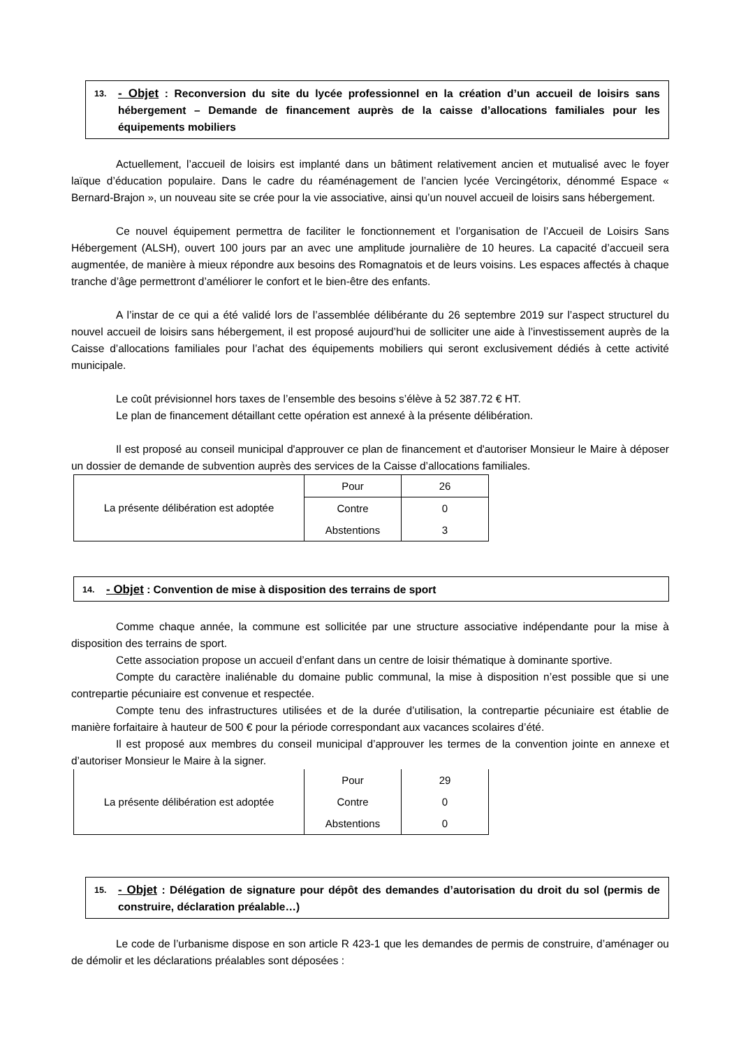13. - Objet : Reconversion du site du lycée professionnel en la création d’un accueil de loisirs sans hébergement – Demande de financement auprès de la caisse d’allocations familiales pour les équipements mobiliers
Actuellement, l’accueil de loisirs est implanté dans un bâtiment relativement ancien et mutualisé avec le foyer laïque d’éducation populaire. Dans le cadre du réaménagement de l’ancien lycée Vercingétorix, dénommé Espace « Bernard-Brajon », un nouveau site se crée pour la vie associative, ainsi qu’un nouvel accueil de loisirs sans hébergement.
Ce nouvel équipement permettra de faciliter le fonctionnement et l’organisation de l’Accueil de Loisirs Sans Hébergement (ALSH), ouvert 100 jours par an avec une amplitude journalière de 10 heures. La capacité d’accueil sera augmentée, de manière à mieux répondre aux besoins des Romagnatois et de leurs voisins. Les espaces affectés à chaque tranche d’âge permettront d’améliorer le confort et le bien-être des enfants.
A l’instar de ce qui a été validé lors de l’assemblée délibérante du 26 septembre 2019 sur l’aspect structurel du nouvel accueil de loisirs sans hébergement, il est proposé aujourd’hui de solliciter une aide à l’investissement auprès de la Caisse d’allocations familiales pour l’achat des équipements mobiliers qui seront exclusivement dédiés à cette activité municipale.
Le coût prévisionnel hors taxes de l’ensemble des besoins s’élève à 52 387.72 € HT.
Le plan de financement détaillant cette opération est annexé à la présente délibération.
Il est proposé au conseil municipal d'approuver ce plan de financement et d'autoriser Monsieur le Maire à déposer un dossier de demande de subvention auprès des services de la Caisse d’allocations familiales.
| La présente délibération est adoptée | Pour | 26 |
| | Contre | 0 |
| | Abstentions | 3 |
14. - Objet : Convention de mise à disposition des terrains de sport
Comme chaque année, la commune est sollicitée par une structure associative indépendante pour la mise à disposition des terrains de sport.
Cette association propose un accueil d’enfant dans un centre de loisir thématique à dominante sportive.
Compte du caractère inaliénable du domaine public communal, la mise à disposition n’est possible que si une contrepartie pécuniaire est convenue et respectée.
Compte tenu des infrastructures utilisées et de la durée d’utilisation, la contrepartie pécuniaire est établie de manière forfaitaire à hauteur de 500 € pour la période correspondant aux vacances scolaires d’été.
Il est proposé aux membres du conseil municipal d’approuver les termes de la convention jointe en annexe et d’autoriser Monsieur le Maire à la signer.
| La présente délibération est adoptée | Pour | 29 |
| | Contre | 0 |
| | Abstentions | 0 |
15. - Objet : Délégation de signature pour dépôt des demandes d’autorisation du droit du sol (permis de construire, déclaration préalable…)
Le code de l’urbanisme dispose en son article R 423-1 que les demandes de permis de construire, d’aménager ou de démolir et les déclarations préalables sont déposées :